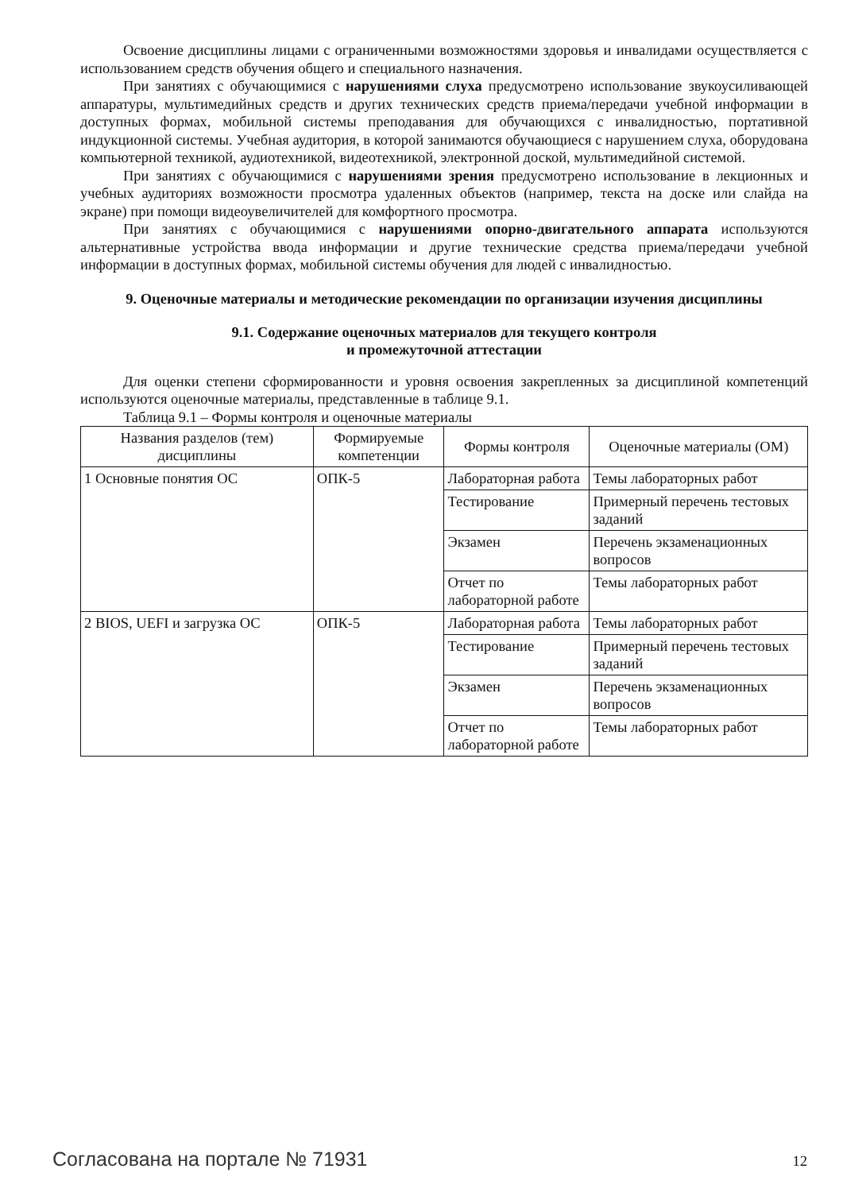Освоение дисциплины лицами с ограниченными возможностями здоровья и инвалидами осуществляется с использованием средств обучения общего и специального назначения.
При занятиях с обучающимися с нарушениями слуха предусмотрено использование звукоусиливающей аппаратуры, мультимедийных средств и других технических средств приема/передачи учебной информации в доступных формах, мобильной системы преподавания для обучающихся с инвалидностью, портативной индукционной системы. Учебная аудитория, в которой занимаются обучающиеся с нарушением слуха, оборудована компьютерной техникой, аудиотехникой, видеотехникой, электронной доской, мультимедийной системой.
При занятиях с обучающимися с нарушениями зрения предусмотрено использование в лекционных и учебных аудиториях возможности просмотра удаленных объектов (например, текста на доске или слайда на экране) при помощи видеоувеличителей для комфортного просмотра.
При занятиях с обучающимися с нарушениями опорно-двигательного аппарата используются альтернативные устройства ввода информации и другие технические средства приема/передачи учебной информации в доступных формах, мобильной системы обучения для людей с инвалидностью.
9. Оценочные материалы и методические рекомендации по организации изучения дисциплины
9.1. Содержание оценочных материалов для текущего контроля
и промежуточной аттестации
Для оценки степени сформированности и уровня освоения закрепленных за дисциплиной компетенций используются оценочные материалы, представленные в таблице 9.1.
Таблица 9.1 – Формы контроля и оценочные материалы
| Названия разделов (тем) дисциплины | Формируемые компетенции | Формы контроля | Оценочные материалы (ОМ) |
| --- | --- | --- | --- |
| 1 Основные понятия ОС | ОПК-5 | Лабораторная работа | Темы лабораторных работ |
| | | Тестирование | Примерный перечень тестовых заданий |
| | | Экзамен | Перечень экзаменационных вопросов |
| | | Отчет по лабораторной работе | Темы лабораторных работ |
| 2 BIOS, UEFI и загрузка ОС | ОПК-5 | Лабораторная работа | Темы лабораторных работ |
| | | Тестирование | Примерный перечень тестовых заданий |
| | | Экзамен | Перечень экзаменационных вопросов |
| | | Отчет по лабораторной работе | Темы лабораторных работ |
Согласована на портале № 71931 12